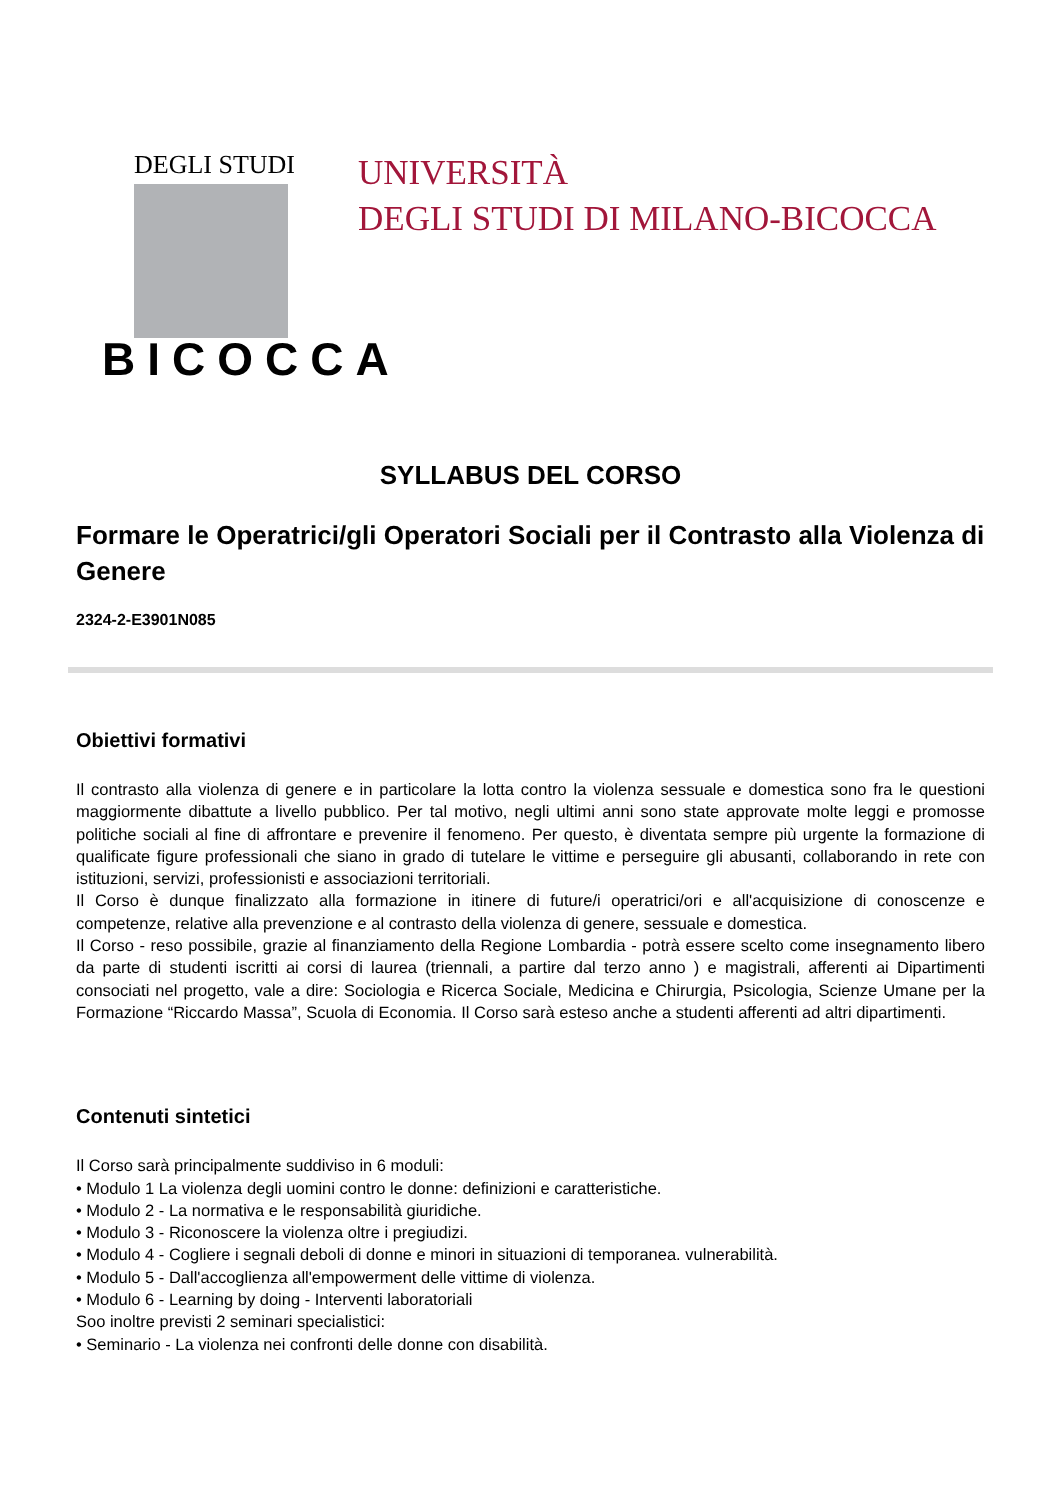DEGLI STUDI
BICOCCA
UNIVERSITÀ
DEGLI STUDI DI MILANO-BICOCCA
SYLLABUS DEL CORSO
Formare le Operatrici/gli Operatori Sociali per il Contrasto alla Violenza di Genere
2324-2-E3901N085
Obiettivi formativi
Il contrasto alla violenza di genere e in particolare la lotta contro la violenza sessuale e domestica sono fra le questioni maggiormente dibattute a livello pubblico. Per tal motivo, negli ultimi anni sono state approvate molte leggi e promosse politiche sociali al fine di affrontare e prevenire il fenomeno. Per questo, è diventata sempre più urgente la formazione di qualificate figure professionali che siano in grado di tutelare le vittime e perseguire gli abusanti, collaborando in rete con istituzioni, servizi, professionisti e associazioni territoriali.
Il Corso è dunque finalizzato alla formazione in itinere di future/i operatrici/ori e all'acquisizione di conoscenze e competenze, relative alla prevenzione e al contrasto della violenza di genere, sessuale e domestica.
Il Corso - reso possibile, grazie al finanziamento della Regione Lombardia - potrà essere scelto come insegnamento libero da parte di studenti iscritti ai corsi di laurea (triennali, a partire dal terzo anno ) e magistrali, afferenti ai Dipartimenti consociati nel progetto, vale a dire: Sociologia e Ricerca Sociale, Medicina e Chirurgia, Psicologia, Scienze Umane per la Formazione “Riccardo Massa”, Scuola di Economia. Il Corso sarà esteso anche a studenti afferenti ad altri dipartimenti.
Contenuti sintetici
Il Corso sarà principalmente suddiviso in 6 moduli:
• Modulo 1 La violenza degli uomini contro le donne: definizioni e caratteristiche.
• Modulo 2 - La normativa e le responsabilità giuridiche.
• Modulo 3 - Riconoscere la violenza oltre i pregiudizi.
• Modulo 4 - Cogliere i segnali deboli di donne e minori in situazioni di temporanea. vulnerabilità.
• Modulo 5 - Dall'accoglienza all'empowerment delle vittime di violenza.
• Modulo 6 - Learning by doing - Interventi laboratoriali
Soo inoltre previsti 2 seminari specialistici:
• Seminario - La violenza nei confronti delle donne con disabilità.